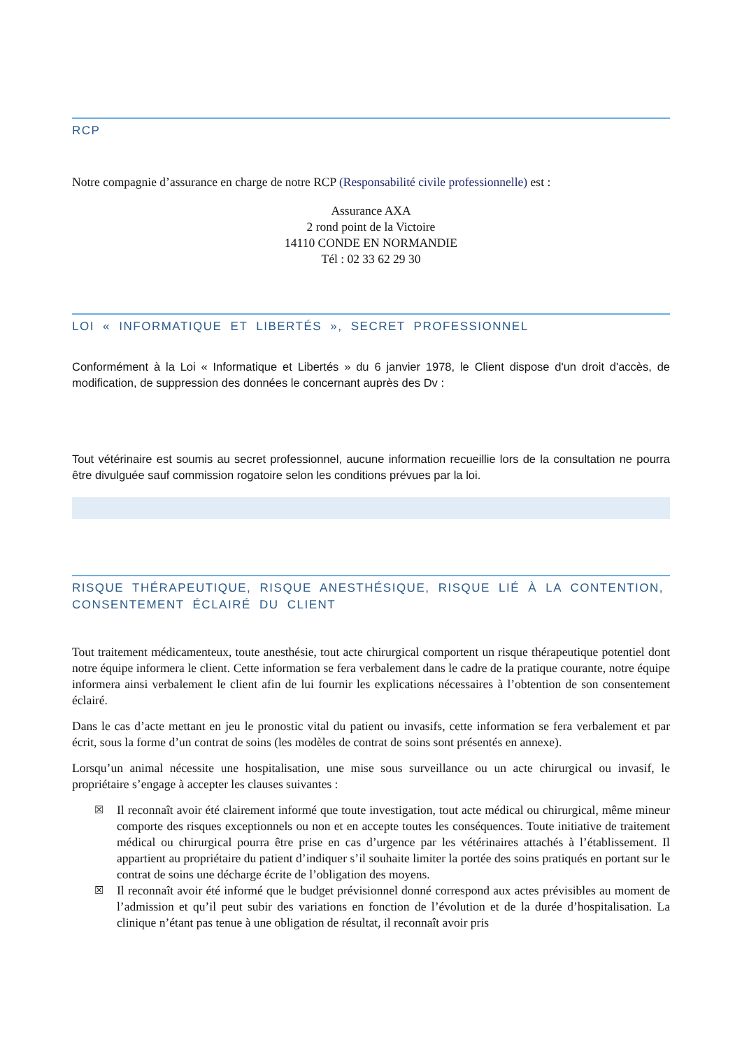RCP
Notre compagnie d’assurance en charge de notre RCP (Responsabilité civile professionnelle) est :
Assurance AXA
2 rond point de la Victoire
14110 CONDE EN NORMANDIE
Tél : 02 33 62 29 30
LOI « INFORMATIQUE ET LIBERTÉS », SECRET PROFESSIONNEL
Conformément à la Loi « Informatique et Libertés » du 6 janvier 1978, le Client dispose d'un droit d'accès, de modification, de suppression des données le concernant auprès des Dv :
Tout vétérinaire est soumis au secret professionnel, aucune information recueillie lors de la consultation ne pourra être divulguée sauf commission rogatoire selon les conditions prévues par la loi.
RISQUE THÉRAPEUTIQUE, RISQUE ANESTHÉSIQUE, RISQUE LIÉ À LA CONTENTION, CONSENTEMENT ÉCLAIRÉ DU CLIENT
Tout traitement médicamenteux, toute anesthésie, tout acte chirurgical comportent un risque thérapeutique potentiel dont notre équipe informera le client. Cette information se fera verbalement dans le cadre de la pratique courante, notre équipe informera ainsi verbalement le client afin de lui fournir les explications nécessaires à l’obtention de son consentement éclairé.
Dans le cas d’acte mettant en jeu le pronostic vital du patient ou invasifs, cette information se fera verbalement et par écrit, sous la forme d’un contrat de soins (les modèles de contrat de soins sont présentés en annexe).
Lorsqu’un animal nécessite une hospitalisation, une mise sous surveillance ou un acte chirurgical ou invasif, le propriétaire s’engage à accepter les clauses suivantes :
☒ Il reconnaît avoir été clairement informé que toute investigation, tout acte médical ou chirurgical, même mineur comporte des risques exceptionnels ou non et en accepte toutes les conséquences. Toute initiative de traitement médical ou chirurgical pourra être prise en cas d’urgence par les vétérinaires attachés à l’établissement. Il appartient au propriétaire du patient d’indiquer s’il souhaite limiter la portée des soins pratiqués en portant sur le contrat de soins une décharge écrite de l’obligation des moyens.
☒ Il reconnaît avoir été informé que le budget prévisionnel donné correspond aux actes prévisibles au moment de l’admission et qu’il peut subir des variations en fonction de l’évolution et de la durée d’hospitalisation. La clinique n’étant pas tenue à une obligation de résultat, il reconnaît avoir pris